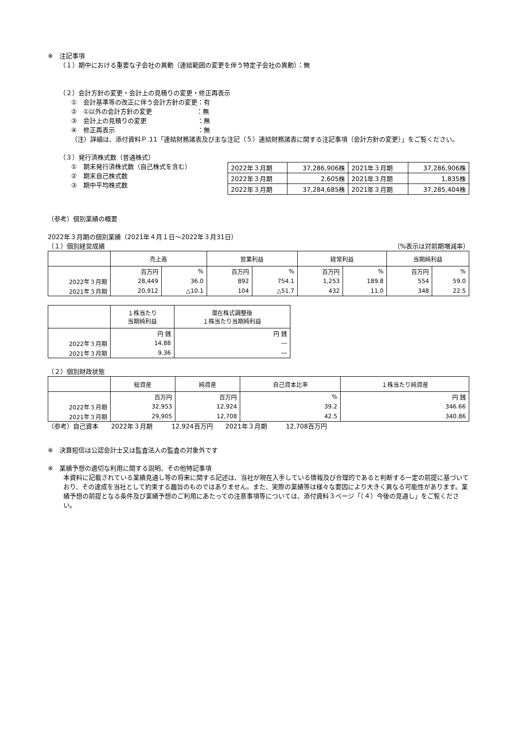※　注記事項
（１）期中における重要な子会社の異動（連結範囲の変更を伴う特定子会社の異動）：無
（２）会計方針の変更・会計上の見積りの変更・修正再表示
①　会計基準等の改正に伴う会計方針の変更：有
②　①以外の会計方針の変更　　　　　　　：無
③　会計上の見積りの変更　　　　　　　　：無
④　修正再表示　　　　　　　　　　　　　：無
（注）詳細は、添付資料Ｐ.11「連結財務諸表及び主な注記（５）連結財務諸表に関する注記事項（会計方針の変更）」をご覧ください。
（３）発行済株式数（普通株式）
①　期末発行済株式数（自己株式を含む）
②　期末自己株式数
③　期中平均株式数
| 2022年３月期 | 37,286,906株 | 2021年３月期 | 37,286,906株 |
| 2022年３月期 | 2,605株 | 2021年３月期 | 1,835株 |
| 2022年３月期 | 37,284,685株 | 2021年３月期 | 37,285,404株 |
（参考）個別業績の概要
2022年３月期の個別業績（2021年４月１日～2022年３月31日）
（１）個別経営成績 （%表示は対前期増減率）
| | 売上高 | | 営業利益 | | 経常利益 | | 当期純利益 | |
| --- | --- | --- | --- | --- | --- | --- | --- | --- |
| | 百万円 | % | 百万円 | % | 百万円 | % | 百万円 | % |
| 2022年３月期 | 28,449 | 36.0 | 892 | 754.1 | 1,253 | 189.8 | 554 | 59.0 |
| 2021年３月期 | 20,912 | △10.1 | 104 | △51.7 | 432 | 11.0 | 348 | 22.5 |
| | １株当たり 当期純利益 | 潜在株式調整後 １株当たり当期純利益 |
| --- | --- | --- |
| | 円 銭 | 円 銭 |
| 2022年３月期 | 14.88 | ― |
| 2021年３月期 | 9.36 | ― |
（２）個別財政状態
| | 総資産 | 純資産 | 自己資本比率 | １株当たり純資産 |
| --- | --- | --- | --- | --- |
| | 百万円 | 百万円 | % | 円 銭 |
| 2022年３月期 | 32,953 | 12,924 | 39.2 | 346.66 |
| 2021年３月期 | 29,905 | 12,708 | 42.5 | 340.86 |
（参考）自己資本　　2022年３月期　　　12,924百万円　　2021年３月期　　　12,708百万円
※　決算短信は公認会計士又は監査法人の監査の対象外です
※　業績予想の適切な利用に関する説明、その他特記事項
本資料に記載されている業績見通し等の将来に関する記述は、当社が現在入手している情報及び合理的であると判断する一定の前提に基づいており、その達成を当社として約束する趣旨のものではありません。また、実際の業績等は様々な要因により大きく異なる可能性があります。業績予想の前提となる条件及び業績予想のご利用にあたっての注意事項等については、添付資料３ページ「（４）今後の見通し」をご覧ください。